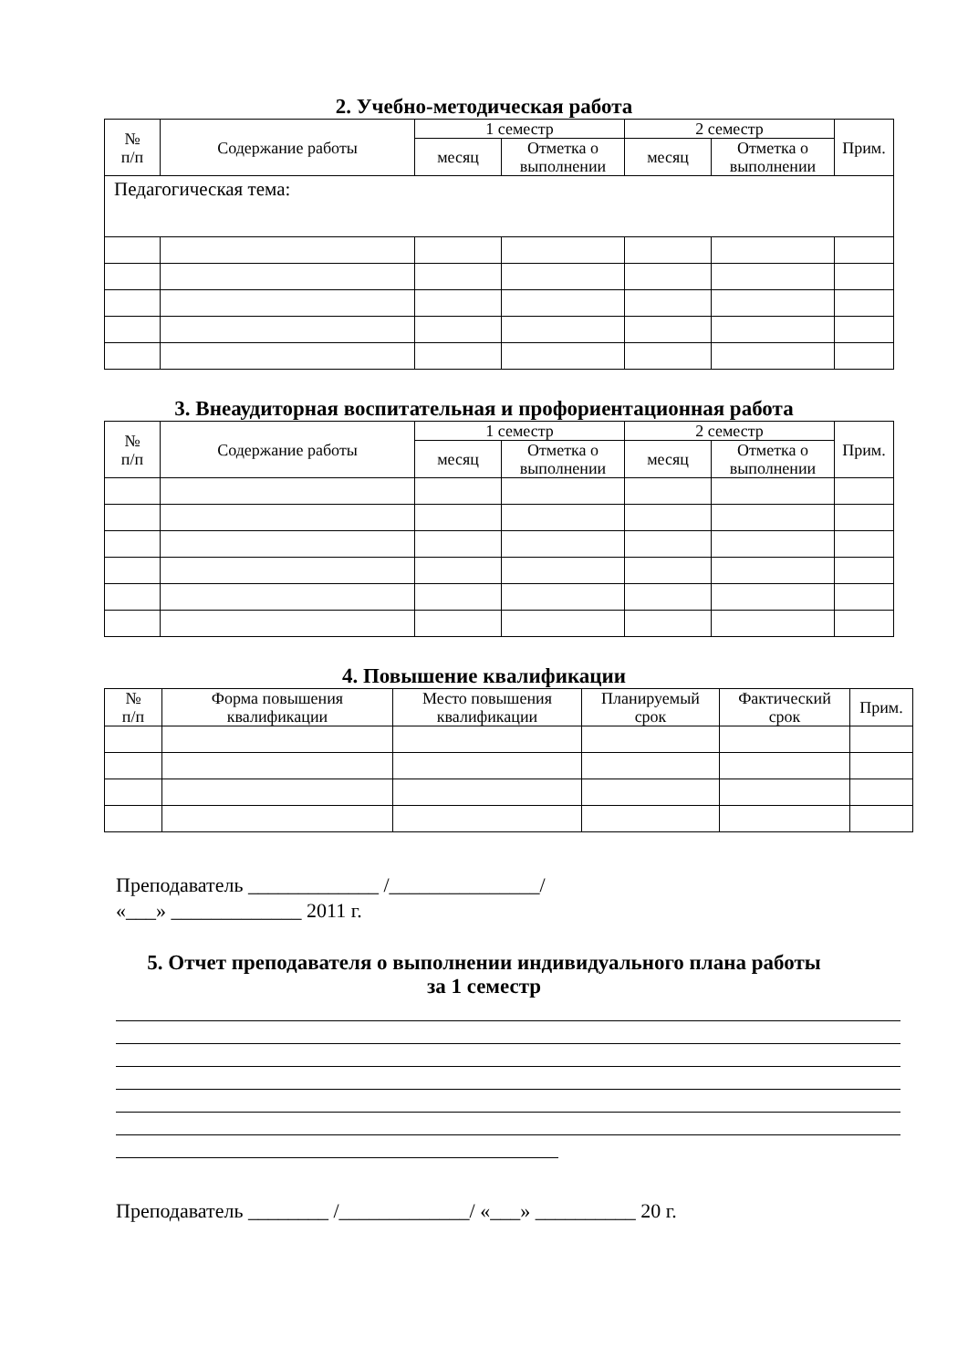2. Учебно-методическая работа
| № п/п | Содержание работы | 1 семестр | | 2 семестр | | Прим. |
| --- | --- | --- | --- | --- | --- | --- |
| | | месяц | Отметка о выполнении | месяц | Отметка о выполнении | |
| Педагогическая тема: | | | | | | |
3. Внеаудиторная воспитательная и профориентационная работа
| № п/п | Содержание работы | 1 семестр | | 2 семестр | | Прим. |
| --- | --- | --- | --- | --- | --- | --- |
| | | месяц | Отметка о выполнении | месяц | Отметка о выполнении | |
4. Повышение квалификации
| № п/п | Форма повышения квалификации | Место повышения квалификации | Планируемый срок | Фактический срок | Прим. |
| --- | --- | --- | --- | --- | --- |
Преподаватель _____________ /_______________/
«___» _____________ 2011 г.
5. Отчет преподавателя о выполнении индивидуального плана работы
за 1 семестр
Преподаватель ________ /_____________/ «___» __________ 20 г.